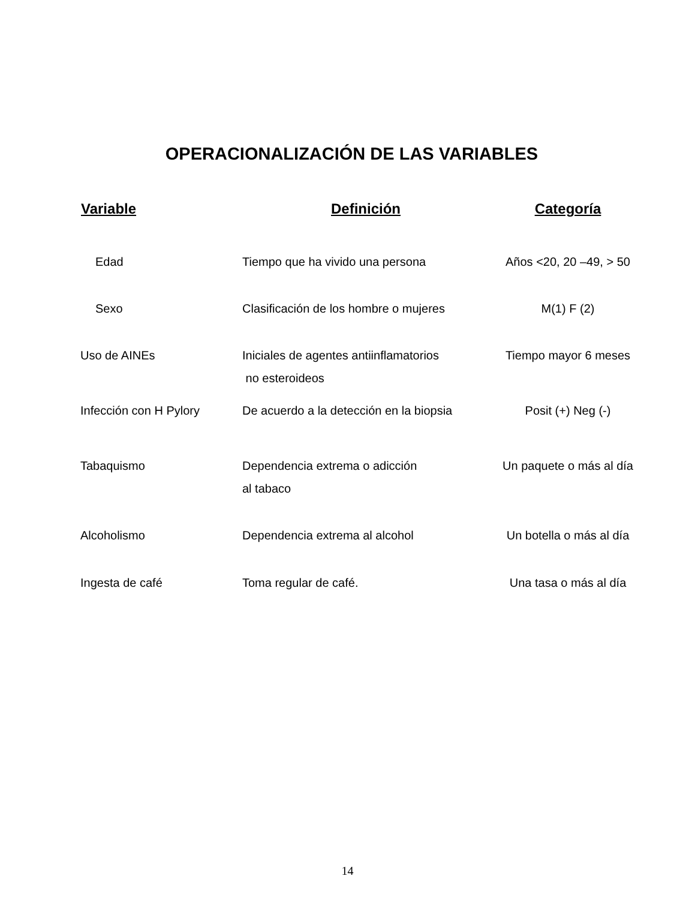OPERACIONALIZACIÓN DE LAS VARIABLES
| Variable | Definición | Categoría |
| --- | --- | --- |
| Edad | Tiempo que ha vivido una persona | Años <20, 20 –49, > 50 |
| Sexo | Clasificación de los hombre o mujeres | M(1) F (2) |
| Uso de AINEs | Iniciales de agentes antiinflamatorios no esteroideos | Tiempo mayor 6 meses |
| Infección con H Pylory | De acuerdo a la detección en la biopsia | Posit (+) Neg (-) |
| Tabaquismo | Dependencia extrema o adicción al tabaco | Un paquete o más al día |
| Alcoholismo | Dependencia extrema al alcohol | Un botella o más al día |
| Ingesta de café | Toma regular de café. | Una tasa o más al día |
14